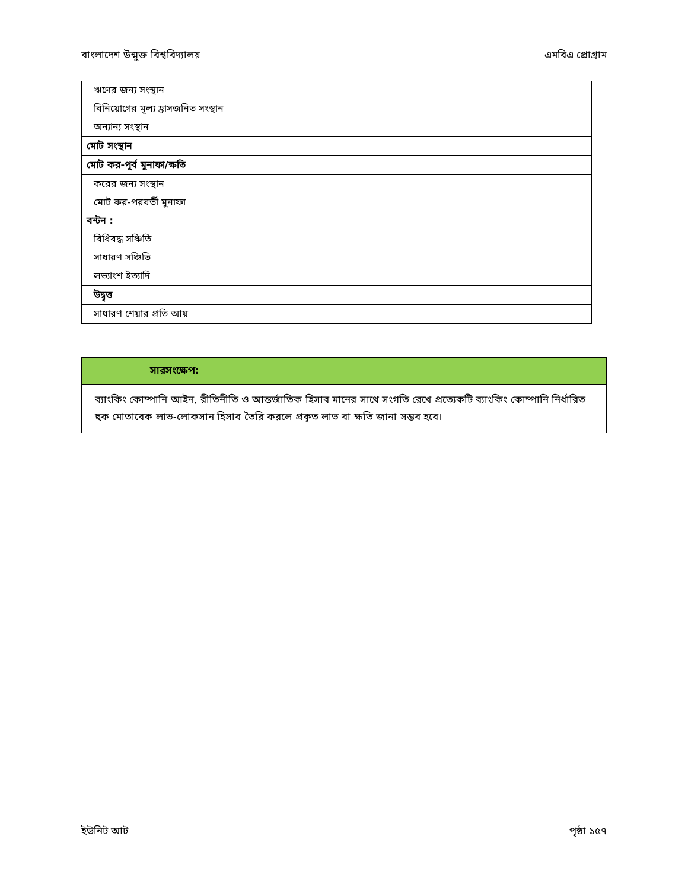বাংলাদেশ উন্মুক্ত বিশ্ববিদ্যালয় এমবিএ প্রোগ্রাম
| ঋণের জন্য সংস্থান | | | |
| বিনিয়োগের মূল্য হ্রাসজনিত সংস্থান | | | |
| অন্যান্য সংস্থান | | | |
| মোট সংস্থান | | | |
| মোট কর-পূর্ব মুনাফা/ক্ষতি | | | |
| করের জন্য সংস্থান | | | |
| মোট কর-পরবর্তী মুনাফা | | | |
| বন্টন : | | | |
| বিধিবদ্ধ সঞ্চিতি | | | |
| সাধারণ সঞ্চিতি | | | |
| লভ্যাংশ ইত্যাদি | | | |
| উদ্বৃত্ত | | | |
| সাধারণ শেয়ার প্রতি আয় | | | |
সারসংক্ষেপ:
ব্যাংকিং কোম্পানি আইন, রীতিনীতি ও আন্তর্জাতিক হিসাব মানের সাথে সংগতি রেখে প্রত্যেকটি ব্যাংকিং কোম্পানি নির্ধারিত ছক মোতাবেক লাভ-লোকসান হিসাব তৈরি করলে প্রকৃত লাভ বা ক্ষতি জানা সম্ভব হবে।
ইউনিট আট পৃষ্ঠা ১৫৭